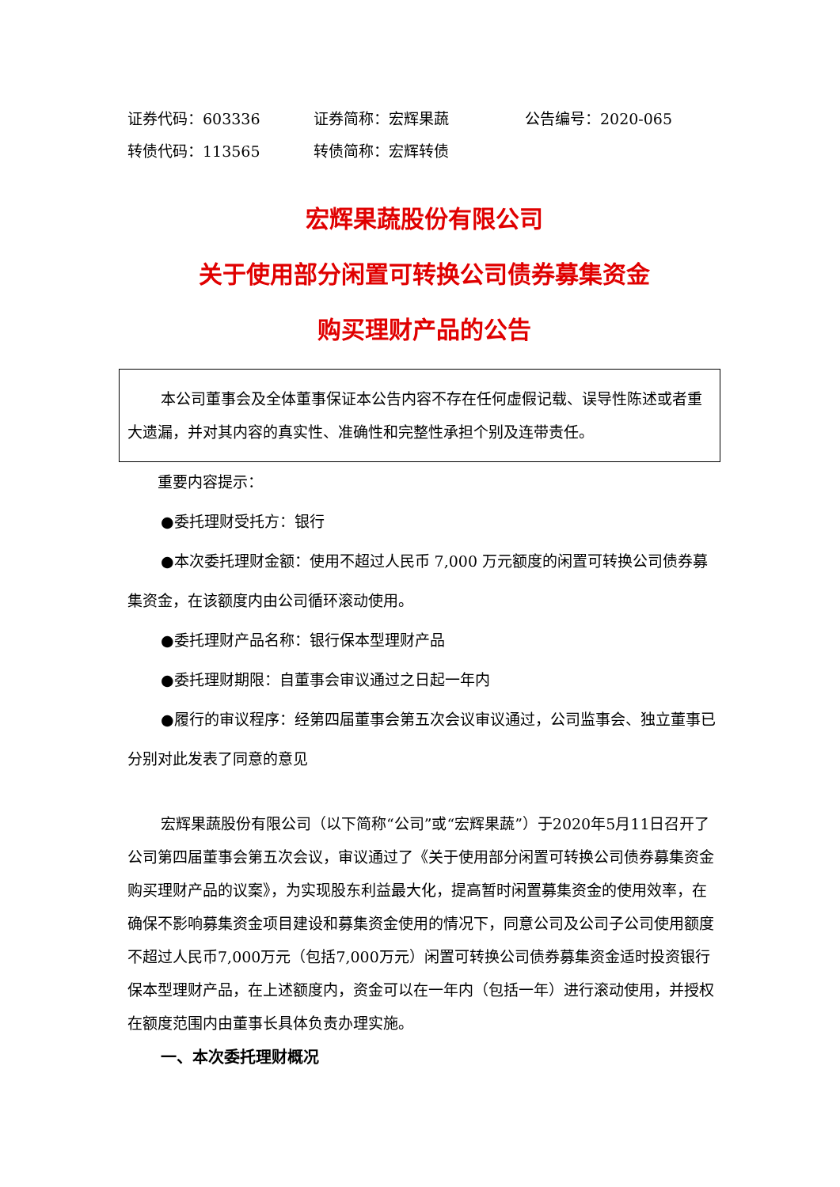证券代码：603336 证券简称：宏辉果蔬 公告编号：2020-065
转债代码：113565 转债简称：宏辉转债
宏辉果蔬股份有限公司
关于使用部分闲置可转换公司债券募集资金
购买理财产品的公告
本公司董事会及全体董事保证本公告内容不存在任何虚假记载、误导性陈述或者重大遗漏，并对其内容的真实性、准确性和完整性承担个别及连带责任。
重要内容提示：
●委托理财受托方：银行
●本次委托理财金额：使用不超过人民币 7,000 万元额度的闲置可转换公司债券募集资金，在该额度内由公司循环滚动使用。
●委托理财产品名称：银行保本型理财产品
●委托理财期限：自董事会审议通过之日起一年内
●履行的审议程序：经第四届董事会第五次会议审议通过，公司监事会、独立董事已分别对此发表了同意的意见
宏辉果蔬股份有限公司（以下简称“公司”或“宏辉果蔬”）于2020年5月11日召开了公司第四届董事会第五次会议，审议通过了《关于使用部分闲置可转换公司债券募集资金购买理财产品的议案》，为实现股东利益最大化，提高暂时闲置募集资金的使用效率，在确保不影响募集资金项目建设和募集资金使用的情况下，同意公司及公司子公司使用额度不超过人民币7,000万元（包括7,000万元）闲置可转换公司债券募集资金适时投资银行保本型理财产品，在上述额度内，资金可以在一年内（包括一年）进行滚动使用，并授权在额度范围内由董事长具体负责办理实施。
一、本次委托理财概况